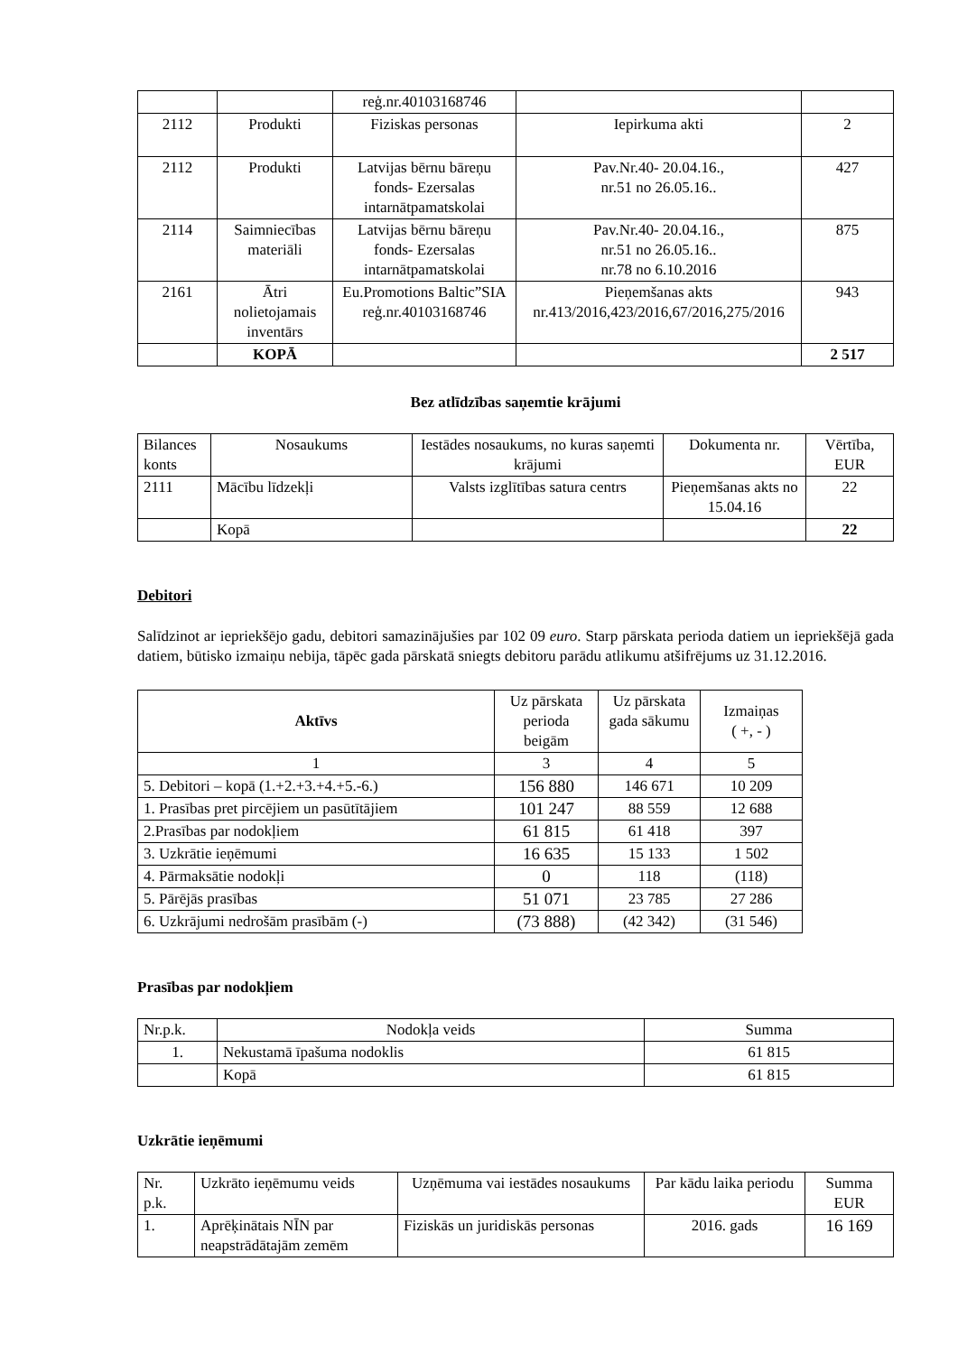| | | reģ.nr.40103168746 | | |
| 2112 | Produkti | Fiziskas personas | Iepirkuma akti | 2 |
| 2112 | Produkti | Latvijas bērnu bāreņu fonds- Ezersalas intarnātpamatskolai | Pav.Nr.40- 20.04.16., nr.51 no 26.05.16.. | 427 |
| 2114 | Saimniecības materiāli | Latvijas bērnu bāreņu fonds- Ezersalas intarnātpamatskolai | Pav.Nr.40- 20.04.16., nr.51 no 26.05.16.. nr.78 no 6.10.2016 | 875 |
| 2161 | Ātri nolietojamais inventārs | Eu.Promotions Baltic”SIA reģ.nr.40103168746 | Pieņemšanas akts nr.413/2016,423/2016,67/2016,275/2016 | 943 |
| | KOPĀ | | | 2 517 |
Bez atlīdzības saņemtie krājumi
| Bilances konts | Nosaukums | Iestādes nosaukums, no kuras saņemti krājumi | Dokumenta nr. | Vērtība, EUR |
| 2111 | Mācību līdzekļi | Valsts izglītības satura centrs | Pieņemšanas akts no 15.04.16 | 22 |
| | Kopā | | | 22 |
Debitori
Salīdzinot ar iepriekšējo gadu, debitori samazinājušies par 102 09 euro. Starp pārskata perioda datiem un iepriekšējā gada datiem, būtisko izmaiņu nebija, tāpēc gada pārskatā sniegts debitoru parādu atlikumu atšifrējums uz 31.12.2016.
| Aktīvs | Uz pārskata perioda beigām | Uz pārskata gada sākumu | Izmaiņas ( +, - ) |
| --- | --- | --- | --- |
| 1 | 3 | 4 | 5 |
| 5. Debitori – kopā (1.+2.+3.+4.+5.-6.) | 156 880 | 146 671 | 10 209 |
| 1. Prasības pret pircējiem un pasūtītājiem | 101 247 | 88 559 | 12 688 |
| 2.Prasības par nodokļiem | 61 815 | 61 418 | 397 |
| 3. Uzkrātie ieņēmumi | 16 635 | 15 133 | 1 502 |
| 4. Pārmaksātie nodokļi | 0 | 118 | (118) |
| 5. Pārējās prasības | 51 071 | 23 785 | 27 286 |
| 6. Uzkrājumi nedrošām prasībām (-) | (73 888) | (42 342) | (31 546) |
Prasības par nodokļiem
| Nr.p.k. | Nodokļa veids | Summa |
| 1. | Nekustamā īpašuma nodoklis | 61 815 |
| | Kopā | 61 815 |
Uzkrātie ieņēmumi
| Nr. p.k. | Uzkrāto ieņēmumu veids | Uzņēmuma vai iestādes nosaukums | Par kādu laika periodu | Summa EUR |
| 1. | Aprēķinātais NĪN par neapstrādātajām zemēm | Fiziskās un juridiskās personas | 2016. gads | 16 169 |